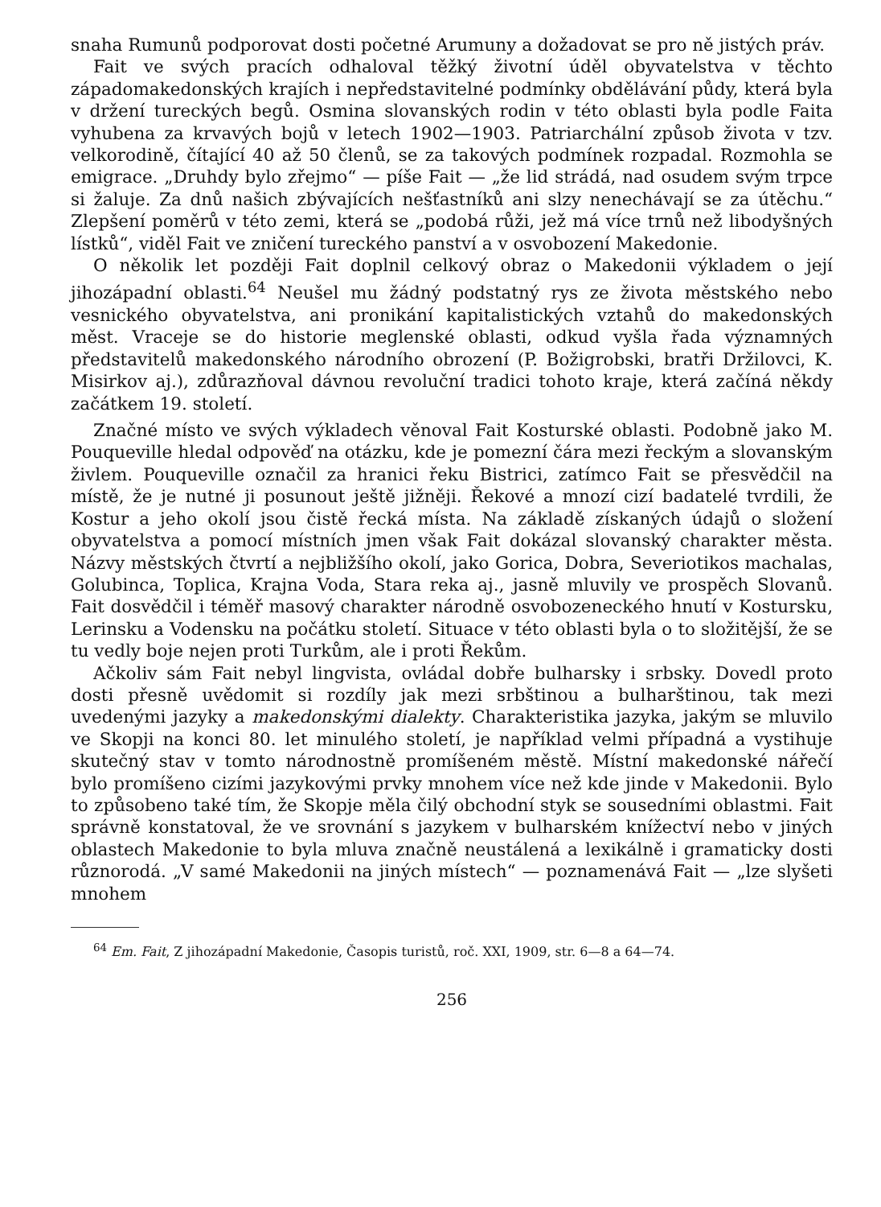snaha Rumunů podporovat dosti početné Arumuny a dožadovat se pro ně jistých práv.
Fait ve svých pracích odhaloval těžký životní úděl obyvatelstva v těchto západomakedonských krajích i nepředstavitelné podmínky obdělávání půdy, která byla v držení tureckých begů. Osmina slovanských rodin v této oblasti byla podle Faita vyhubena za krvavých bojů v letech 1902—1903. Patriarchální způsob života v tzv. velkorodině, čítající 40 až 50 členů, se za takových podmínek rozpadal. Rozmohla se emigrace. „Druhdy bylo zřejmo“ — píše Fait — „že lid strádá, nad osudem svým trpce si žaluje. Za dnů našich zbývajících nešťastníků ani slzy nenechávají se za útěchu.“ Zlepšení poměrů v této zemi, která se „podobá růži, jež má více trnů než libodyšných lístků“, viděl Fait ve zničení tureckého panství a v osvobození Makedonie.
O několik let později Fait doplnil celkový obraz o Makedonii výkladem o její jihozápadní oblasti.<sup>64</sup> Neušel mu žádný podstatný rys ze života městského nebo vesnického obyvatelstva, ani pronikání kapitalistických vztahů do makedonských měst. Vraceje se do historie meglenské oblasti, odkud vyšla řada významných představitelů makedonského národního obrození (P. Božigrobski, bratři Držilovci, K. Misirkov aj.), zdůrazňoval dávnou revoluční tradici tohoto kraje, která začíná někdy začátkem 19. století.
Značné místo ve svých výkladech věnoval Fait Kosturské oblasti. Podobně jako M. Pouqueville hledal odpověď na otázku, kde je pomezní čára mezi řeckým a slovanským živlem. Pouqueville označil za hranici řeku Bistrici, zatímco Fait se přesvědčil na místě, že je nutné ji posunout ještě jižněji. Řekové a mnozí cizí badatelé tvrdili, že Kostur a jeho okolí jsou čistě řecká místa. Na základě získaných údajů o složení obyvatelstva a pomocí místních jmen však Fait dokázal slovanský charakter města. Názvy městských čtvrtí a nejbližšího okolí, jako Gorica, Dobra, Severiotikos machalas, Golubinca, Toplica, Krajna Voda, Stara reka aj., jasně mluvily ve prospěch Slovanů. Fait dosvědčil i téměř masový charakter národně osvobozeneckého hnutí v Kostursku, Lerinsku a Vodensku na počátku století. Situace v této oblasti byla o to složitější, že se tu vedly boje nejen proti Turkům, ale i proti Řekům.
Ačkoliv sám Fait nebyl lingvista, ovládal dobře bulharsky i srbsky. Dovedl proto dosti přesně uvědomit si rozdíly jak mezi srbštinou a bulharštinou, tak mezi uvedenými jazyky a makedonskými dialekty. Charakteristika jazyka, jakým se mluvilo ve Skopji na konci 80. let minulého století, je například velmi případná a vystihuje skutečný stav v tomto národnostně promíšeném městě. Místní makedonské nářečí bylo promíšeno cizími jazykovými prvky mnohem více než kde jinde v Makedonii. Bylo to způsobeno také tím, že Skopje měla čilý obchodní styk se sousedními oblastmi. Fait správně konstatoval, že ve srovnání s jazykem v bulharském knížectví nebo v jiných oblastech Makedonie to byla mluva značně neustálená a lexikálně i gramaticky dosti různorodá. „V samé Makedonii na jiných místech“ — poznamenává Fait — „lze slyšeti mnohem
<sup>64</sup> Em. Fait, Z jihozápadní Makedonie, Časopis turistů, roč. XXI, 1909, str. 6—8 a 64—74.
256